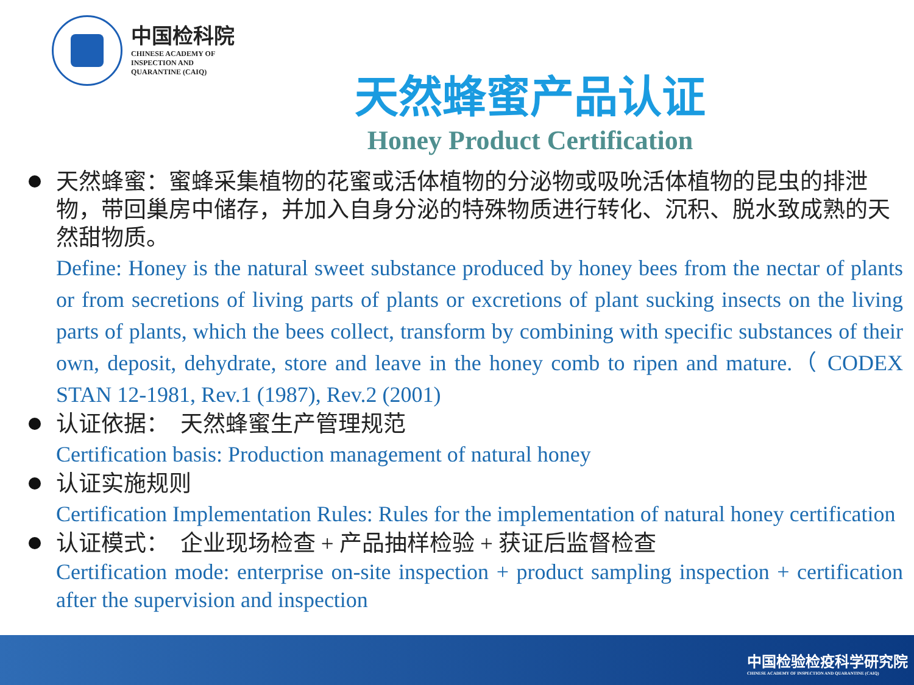中国检科院
CHINESE ACADEMY OF
INSPECTION AND
QUARANTINE (CAIQ)
天然蜂蜜产品认证
Honey Product Certification
天然蜂蜜：蜜蜂采集植物的花蜜或活体植物的分泌物或吸吮活体植物的昆虫的排泄物，带回巢房中储存，并加入自身分泌的特殊物质进行转化、沉积、脱水致成熟的天然甜物质。
Define: Honey is the natural sweet substance produced by honey bees from the nectar of plants or from secretions of living parts of plants or excretions of plant sucking insects on the living parts of plants, which the bees collect, transform by combining with specific substances of their own, deposit, dehydrate, store and leave in the honey comb to ripen and mature.（ CODEX STAN 12-1981, Rev.1 (1987), Rev.2 (2001)
认证依据： 天然蜂蜜生产管理规范
Certification basis: Production management of natural honey
认证实施规则
Certification Implementation Rules: Rules for the implementation of natural honey certification
认证模式： 企业现场检查 + 产品抽样检验 + 获证后监督检查
Certification mode: enterprise on-site inspection + product sampling inspection + certification after the supervision and inspection
中国检验检疫科学研究院
CHINESE ACADEMY OF INSPECTION AND QUARANTINE (CAIQ)